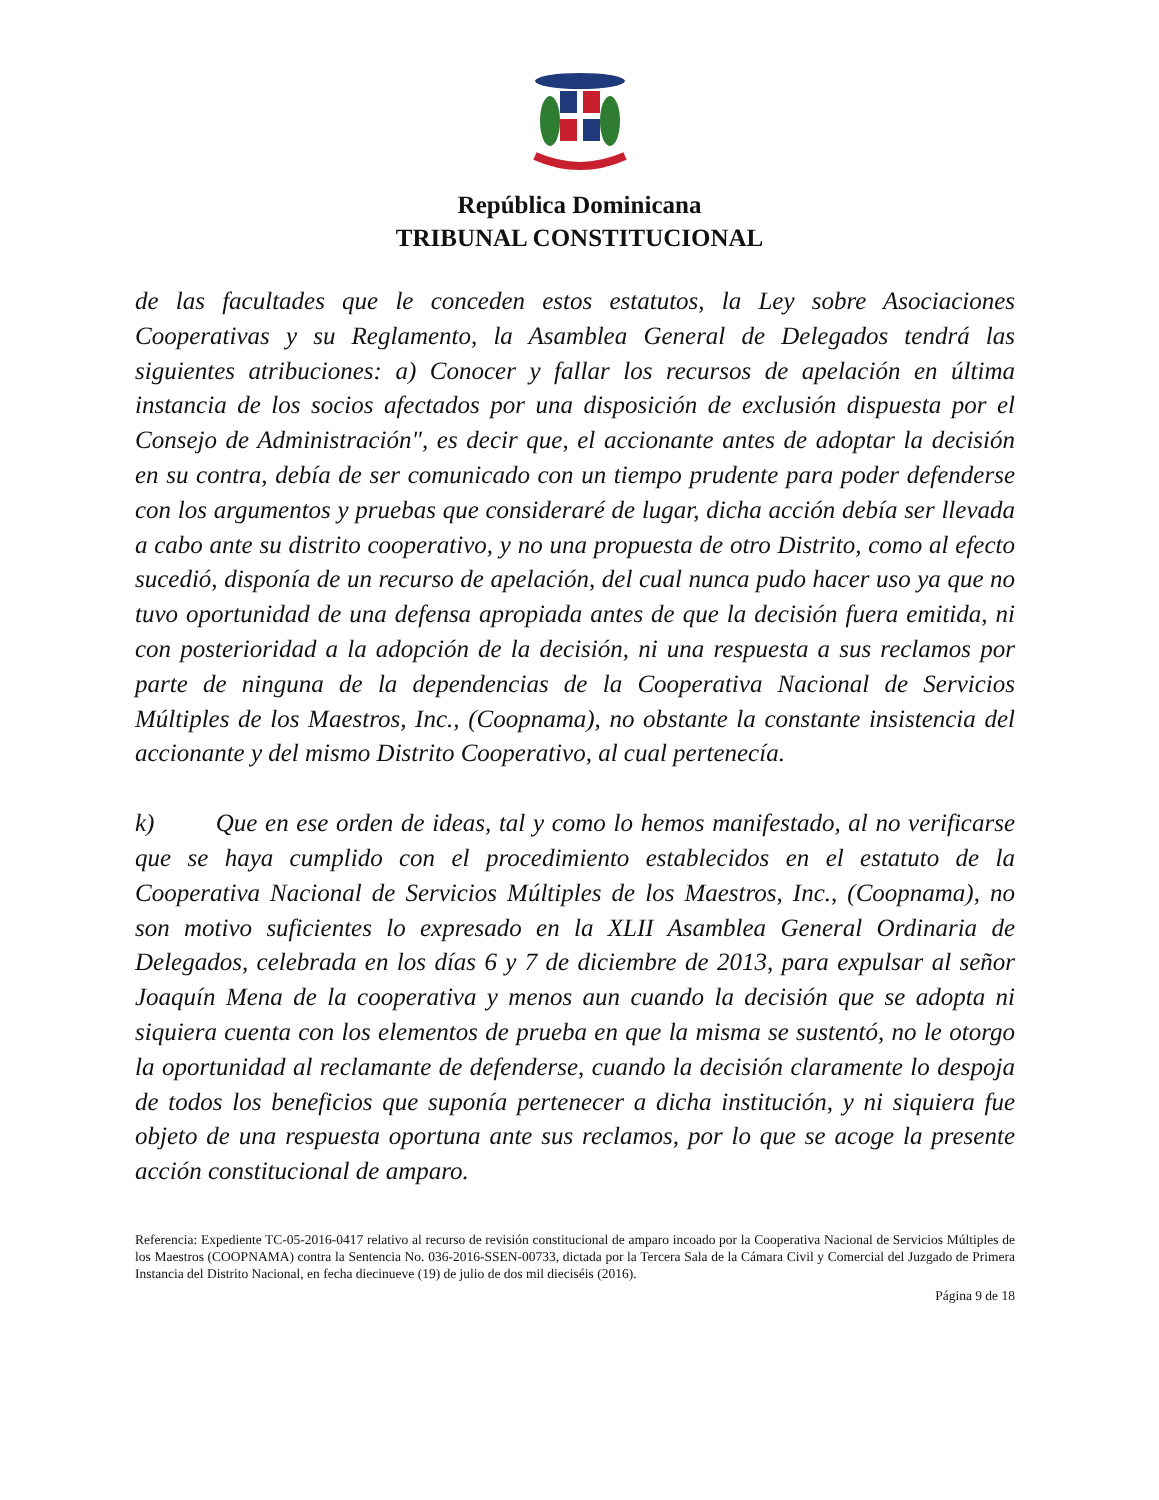República Dominicana
TRIBUNAL CONSTITUCIONAL
de las facultades que le conceden estos estatutos, la Ley sobre Asociaciones Cooperativas y su Reglamento, la Asamblea General de Delegados tendrá las siguientes atribuciones: a) Conocer y fallar los recursos de apelación en última instancia de los socios afectados por una disposición de exclusión dispuesta por el Consejo de Administración", es decir que, el accionante antes de adoptar la decisión en su contra, debía de ser comunicado con un tiempo prudente para poder defenderse con los argumentos y pruebas que consideraré de lugar, dicha acción debía ser llevada a cabo ante su distrito cooperativo, y no una propuesta de otro Distrito, como al efecto sucedió, disponía de un recurso de apelación, del cual nunca pudo hacer uso ya que no tuvo oportunidad de una defensa apropiada antes de que la decisión fuera emitida, ni con posterioridad a la adopción de la decisión, ni una respuesta a sus reclamos por parte de ninguna de la dependencias de la Cooperativa Nacional de Servicios Múltiples de los Maestros, Inc., (Coopnama), no obstante la constante insistencia del accionante y del mismo Distrito Cooperativo, al cual pertenecía.
k) Que en ese orden de ideas, tal y como lo hemos manifestado, al no verificarse que se haya cumplido con el procedimiento establecidos en el estatuto de la Cooperativa Nacional de Servicios Múltiples de los Maestros, Inc., (Coopnama), no son motivo suficientes lo expresado en la XLII Asamblea General Ordinaria de Delegados, celebrada en los días 6 y 7 de diciembre de 2013, para expulsar al señor Joaquín Mena de la cooperativa y menos aun cuando la decisión que se adopta ni siquiera cuenta con los elementos de prueba en que la misma se sustentó, no le otorgo la oportunidad al reclamante de defenderse, cuando la decisión claramente lo despoja de todos los beneficios que suponía pertenecer a dicha institución, y ni siquiera fue objeto de una respuesta oportuna ante sus reclamos, por lo que se acoge la presente acción constitucional de amparo.
Referencia: Expediente TC-05-2016-0417 relativo al recurso de revisión constitucional de amparo incoado por la Cooperativa Nacional de Servicios Múltiples de los Maestros (COOPNAMA) contra la Sentencia No. 036-2016-SSEN-00733, dictada por la Tercera Sala de la Cámara Civil y Comercial del Juzgado de Primera Instancia del Distrito Nacional, en fecha diecinueve (19) de julio de dos mil dieciséis (2016).
Página 9 de 18